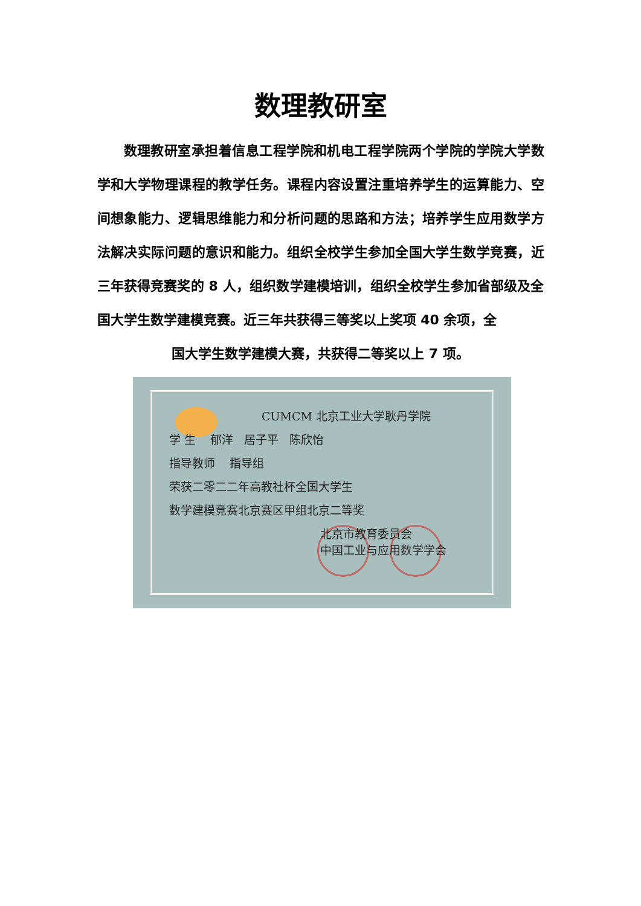数理教研室
数理教研室承担着信息工程学院和机电工程学院两个学院的学院大学数学和大学物理课程的教学任务。课程内容设置注重培养学生的运算能力、空间想象能力、逻辑思维能力和分析问题的思路和方法；培养学生应用数学方法解决实际问题的意识和能力。组织全校学生参加全国大学生数学竞赛，近三年获得竞赛奖的 8 人，组织数学建模培训，组织全校学生参加省部级及全国大学生数学建模竞赛。近三年共获得三等奖以上奖项 40 余项，全
国大学生数学建模大赛，共获得二等奖以上 7 项。
CUMCM 北京工业大学耿丹学院
学 生 郁洋 居子平 陈欣怡
指导教师 指导组
荣获二零二二年高教社杯全国大学生
数学建模竞赛北京赛区甲组北京二等奖
北京市教育委员会
中国工业与应用数学学会